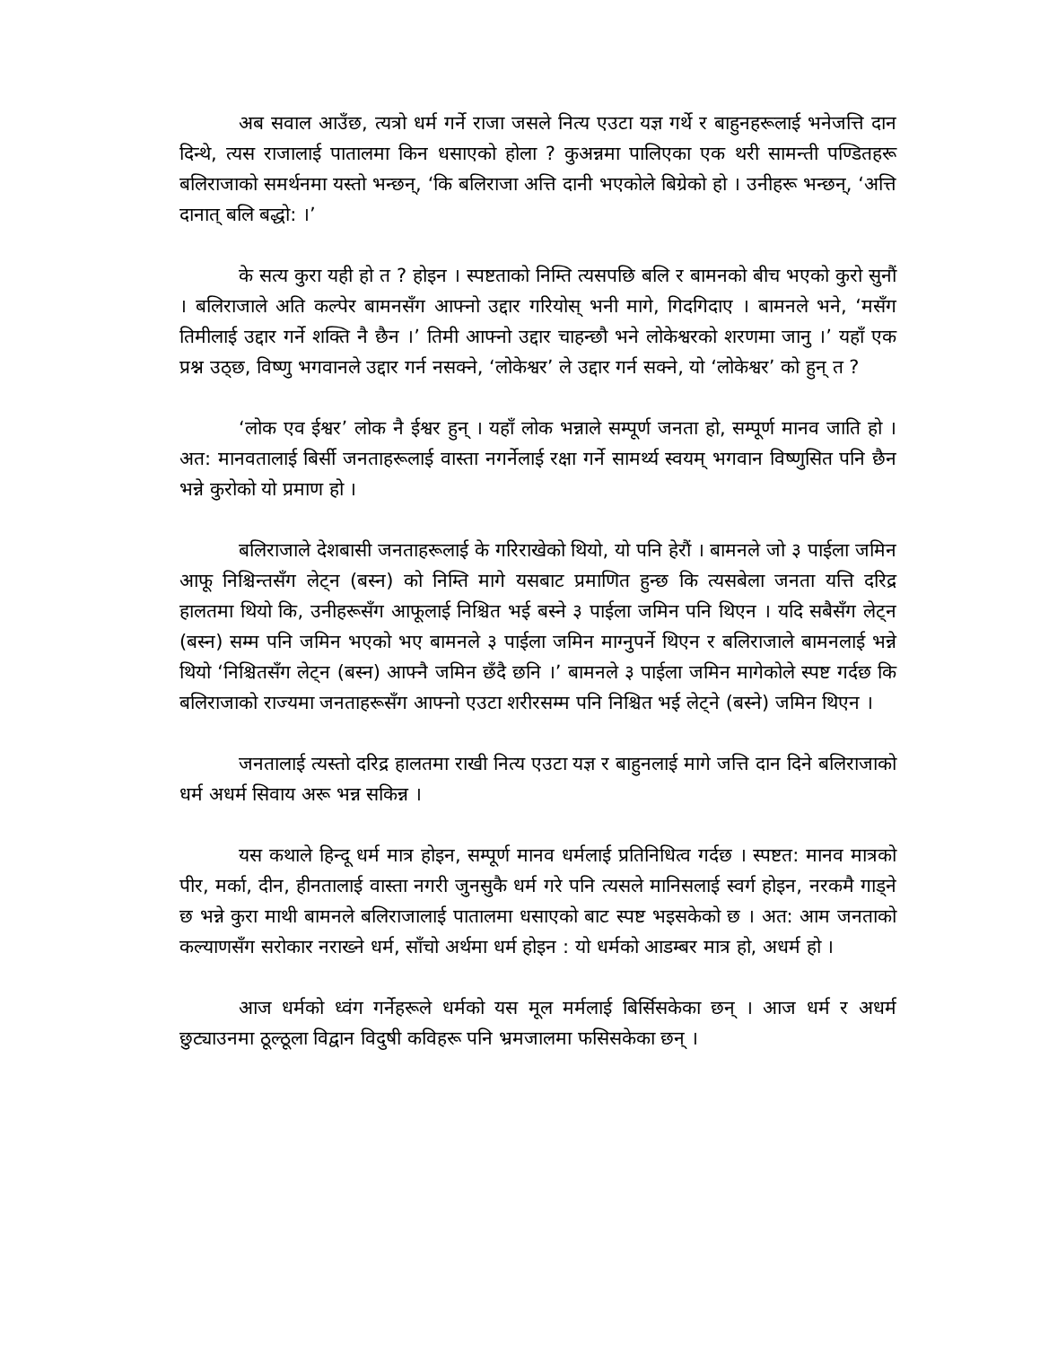अब सवाल आउँछ, त्यत्रो धर्म गर्ने राजा जसले नित्य एउटा यज्ञ गर्थे र बाहुनहरूलाई भनेजत्ति दान दिन्थे, त्यस राजालाई पातालमा किन धसाएको होला ? कुअन्नमा पालिएका एक थरी सामन्ती पण्डितहरू बलिराजाको समर्थनमा यस्तो भन्छन्, ‘कि बलिराजा अत्ति दानी भएकोले बिग्रेको हो । उनीहरू भन्छन्, ‘अत्ति दानात् बलि बद्धो: ।’
के सत्य कुरा यही हो त ? होइन । स्पष्टताको निम्ति त्यसपछि बलि र बामनको बीच भएको कुरो सुनौं । बलिराजाले अति कल्पेर बामनसँग आफ्नो उद्दार गरियोस् भनी मागे, गिदगिदाए । बामनले भने, ‘मसँग तिमीलाई उद्दार गर्ने शक्ति नै छैन ।’ तिमी आफ्नो उद्दार चाहन्छौ भने लोकेश्वरको शरणमा जानु ।’ यहाँ एक प्रश्न उठ्छ, विष्णु भगवानले उद्दार गर्न नसक्ने, ‘लोकेश्वर’ ले उद्दार गर्न सक्ने, यो ‘लोकेश्वर’ को हुन् त ?
‘लोक एव ईश्वर’ लोक नै ईश्वर हुन् । यहाँ लोक भन्नाले सम्पूर्ण जनता हो, सम्पूर्ण मानव जाति हो । अत: मानवतालाई बिर्सी जनताहरूलाई वास्ता नगर्नेलाई रक्षा गर्ने सामर्थ्य स्वयम् भगवान विष्णुसित पनि छैन भन्ने कुरोको यो प्रमाण हो ।
बलिराजाले देशबासी जनताहरूलाई के गरिराखेको थियो, यो पनि हेरौं । बामनले जो ३ पाईला जमिन आफू निश्चिन्तसँग लेट्न (बस्न) को निम्ति मागे यसबाट प्रमाणित हुन्छ कि त्यसबेला जनता यत्ति दरिद्र हालतमा थियो कि, उनीहरूसँग आफूलाई निश्चित भई बस्ने ३ पाईला जमिन पनि थिएन । यदि सबैसँग लेट्न (बस्न) सम्म पनि जमिन भएको भए बामनले ३ पाईला जमिन माग्नुपर्ने थिएन र बलिराजाले बामनलाई भन्ने थियो ‘निश्चितसँग लेट्न (बस्न) आफ्नै जमिन छँदै छनि ।’ बामनले ३ पाईला जमिन मागेकोले स्पष्ट गर्दछ कि बलिराजाको राज्यमा जनताहरूसँग आफ्नो एउटा शरीरसम्म पनि निश्चित भई लेट्ने (बस्ने) जमिन थिएन ।
जनतालाई त्यस्तो दरिद्र हालतमा राखी नित्य एउटा यज्ञ र बाहुनलाई मागे जत्ति दान दिने बलिराजाको धर्म अधर्म सिवाय अरू भन्न सकिन्न ।
यस कथाले हिन्दू धर्म मात्र होइन, सम्पूर्ण मानव धर्मलाई प्रतिनिधित्व गर्दछ । स्पष्टत: मानव मात्रको पीर, मर्का, दीन, हीनतालाई वास्ता नगरी जुनसुकै धर्म गरे पनि त्यसले मानिसलाई स्वर्ग होइन, नरकमै गाड्ने छ भन्ने कुरा माथी बामनले बलिराजालाई पातालमा धसाएको बाट स्पष्ट भइसकेको छ । अत: आम जनताको कल्याणसँग सरोकार नराख्ने धर्म, साँचो अर्थमा धर्म होइन : यो धर्मको आडम्बर मात्र हो, अधर्म हो ।
आज धर्मको ध्वंग गर्नेहरूले धर्मको यस मूल मर्मलाई बिर्सिसकेका छन् । आज धर्म र अधर्म छुट्याउनमा ठूल्ठूला विद्वान विदुषी कविहरू पनि भ्रमजालमा फसिसकेका छन् ।